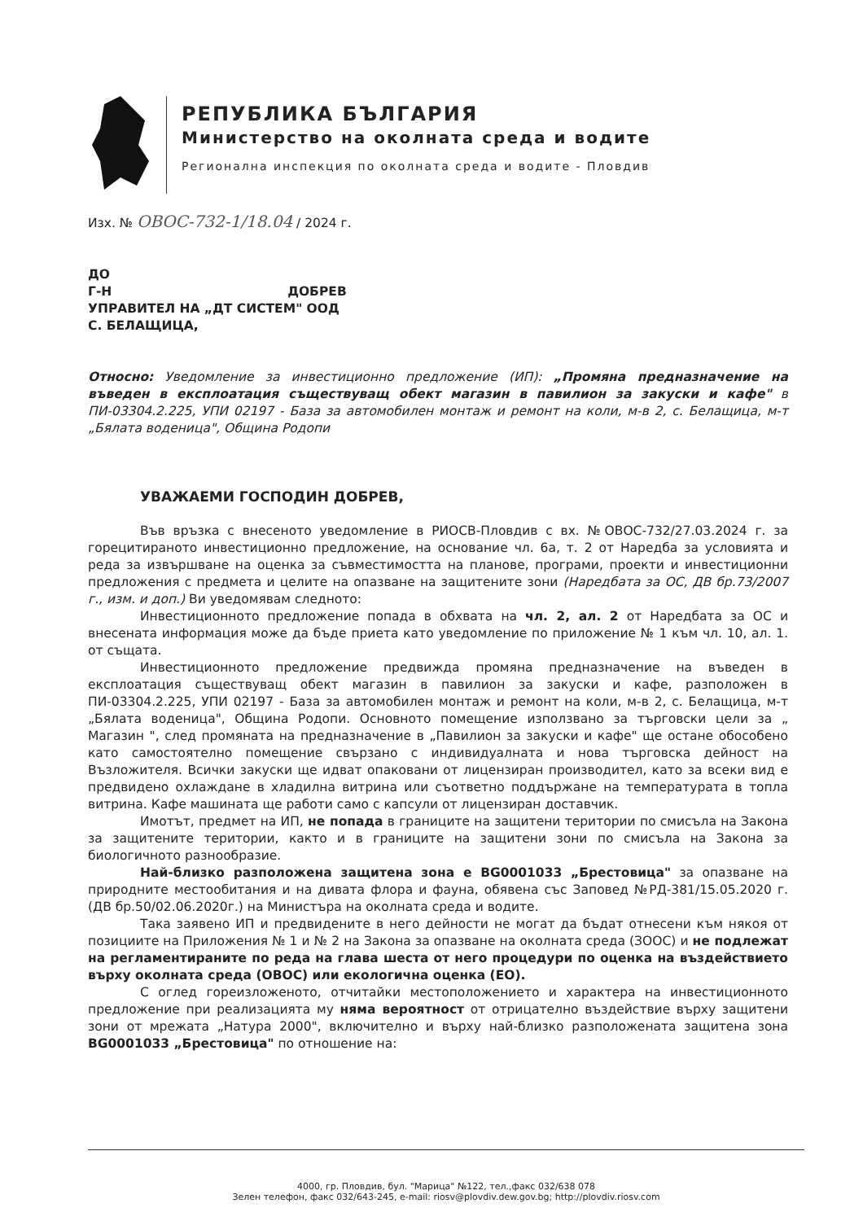РЕПУБЛИКА БЪЛГАРИЯ
Министерство на околната среда и водите
Регионална инспекция по околната среда и водите - Пловдив
Изх. № ОВОС-732-1/18.04 / 2024 г.
ДО
Г-Н ДОБРЕВ
УПРАВИТЕЛ НА „ДТ СИСТЕМ" ООД
С. БЕЛАЩИЦА,
Относно: Уведомление за инвестиционно предложение (ИП): „Промяна предназначение на въведен в експлоатация съществуващ обект магазин в павилион за закуски и кафе" в ПИ-03304.2.225, УПИ 02197 - База за автомобилен монтаж и ремонт на коли, м-в 2, с. Белащица, м-т „Бялата воденица", Община Родопи
УВАЖАЕМИ ГОСПОДИН ДОБРЕВ,
Във връзка с внесеното уведомление в РИОСВ-Пловдив с вх. №ОВОС-732/27.03.2024 г. за горецитираното инвестиционно предложение, на основание чл. 6а, т. 2 от Наредба за условията и реда за извършване на оценка за съвместимостта на планове, програми, проекти и инвестиционни предложения с предмета и целите на опазване на защитените зони (Наредбата за ОС, ДВ бр.73/2007 г., изм. и доп.) Ви уведомявам следното:
Инвестиционното предложение попада в обхвата на чл. 2, ал. 2 от Наредбата за ОС и внесената информация може да бъде приета като уведомление по приложение № 1 към чл. 10, ал. 1. от същата.
Инвестиционното предложение предвижда промяна предназначение на въведен в експлоатация съществуващ обект магазин в павилион за закуски и кафе, разположен в ПИ-03304.2.225, УПИ 02197 - База за автомобилен монтаж и ремонт на коли, м-в 2, с. Белащица, м-т „Бялата воденица", Община Родопи. Основното помещение използвано за търговски цели за „ Магазин ", след промяната на предназначение в „Павилион за закуски и кафе" ще остане обособено като самостоятелно помещение свързано с индивидуалната и нова търговска дейност на Възложителя. Всички закуски ще идват опаковани от лицензиран производител, като за всеки вид е предвидено охлаждане в хладилна витрина или съответно поддържане на температурата в топла витрина. Кафе машината ще работи само с капсули от лицензиран доставчик.
Имотът, предмет на ИП, не попада в границите на защитени територии по смисъла на Закона за защитените територии, както и в границите на защитени зони по смисъла на Закона за биологичното разнообразие.
Най-близко разположена защитена зона е BG0001033 „Брестовица" за опазване на природните местообитания и на дивата флора и фауна, обявена със Заповед №РД-381/15.05.2020 г. (ДВ бр.50/02.06.2020г.) на Министъра на околната среда и водите.
Така заявено ИП и предвидените в него дейности не могат да бъдат отнесени към някоя от позициите на Приложения № 1 и № 2 на Закона за опазване на околната среда (ЗООС) и не подлежат на регламентираните по реда на глава шеста от него процедури по оценка на въздействието върху околната среда (ОВОС) или екологична оценка (ЕО).
С оглед гореизложеното, отчитайки местоположението и характера на инвестиционното предложение при реализацията му няма вероятност от отрицателно въздействие върху защитени зони от мрежата „Натура 2000", включително и върху най-близко разположената защитена зона BG0001033 „Брестовица" по отношение на:
4000, гр. Пловдив, бул. "Марица" №122, тел.,факс 032/638 078
Зелен телефон, факс 032/643-245, e-mail: riosv@plovdiv.dew.gov.bg; http://plovdiv.riosv.com